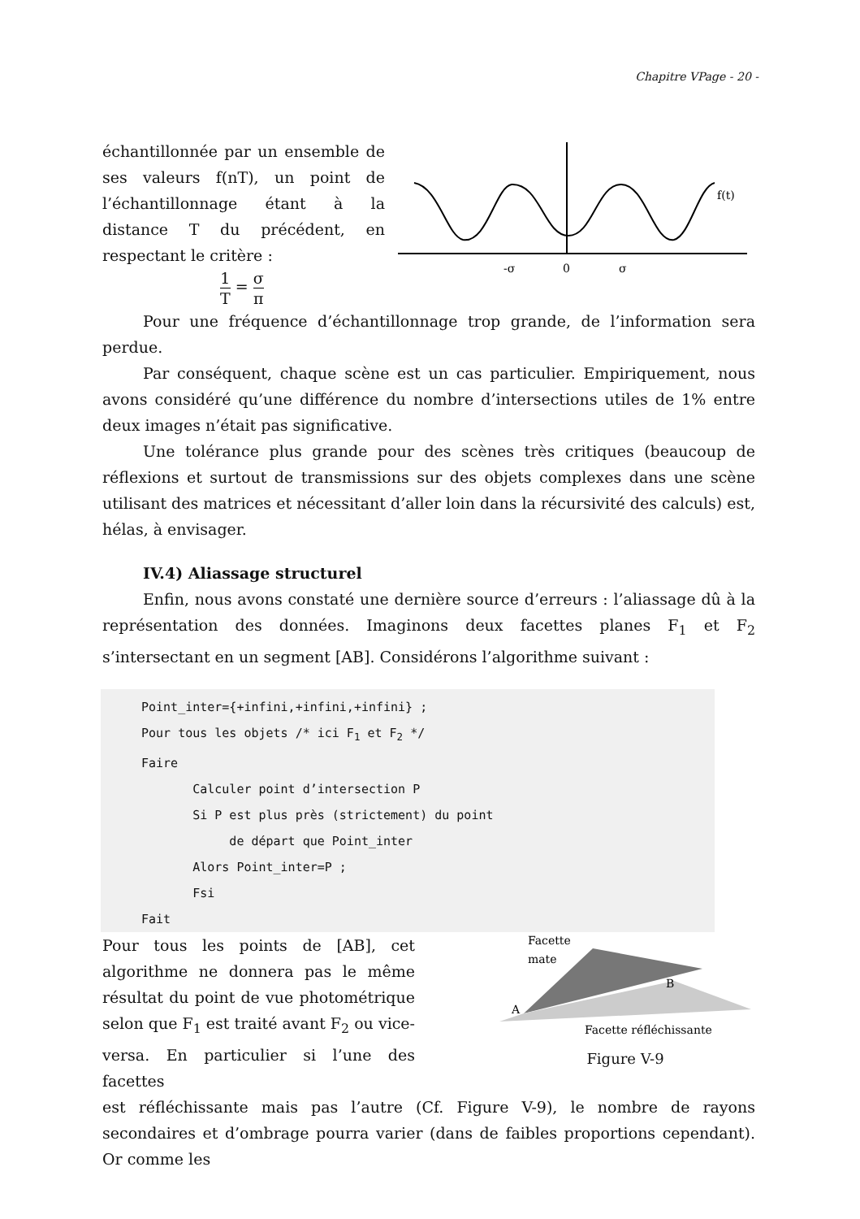Chapitre VPage - 20 -
échantillonnée par un ensemble de ses valeurs f(nT), un point de l’échantillonnage étant à la distance T du précédent, en respectant le critère :
1 T = σ π
f(t)
-σ
0
σ
Pour une fréquence d’échantillonnage trop grande, de l’information sera perdue.
Par conséquent, chaque scène est un cas particulier. Empiriquement, nous avons considéré qu’une différence du nombre d’intersections utiles de 1% entre deux images n’était pas significative.
Une tolérance plus grande pour des scènes très critiques (beaucoup de réflexions et surtout de transmissions sur des objets complexes dans une scène utilisant des matrices et nécessitant d’aller loin dans la récursivité des calculs) est, hélas, à envisager.
IV.4) Aliassage structurel
Enfin, nous avons constaté une dernière source d’erreurs : l’aliassage dû à la représentation des données. Imaginons deux facettes planes F<sub>1</sub> et F<sub>2</sub> s’intersectant en un segment [AB]. Considérons l’algorithme suivant :
Point_inter={+infini,+infini,+infini} ;
Pour tous les objets /* ici F1 et F2 */
Faire
       Calculer point d’intersection P
       Si P est plus près (strictement) du point
            de départ que Point_inter
       Alors Point_inter=P ;
       Fsi
Fait
Pour tous les points de [AB], cet algorithme ne donnera pas le même résultat du point de vue photométrique selon que F<sub>1</sub> est traité avant F<sub>2</sub> ou vice-versa. En particulier si l’une des facettes
Facette
mate
A
B
Facette réfléchissante
Figure V-9
est réfléchissante mais pas l’autre (Cf. Figure V-9), le nombre de rayons secondaires et d’ombrage pourra varier (dans de faibles proportions cependant). Or comme les